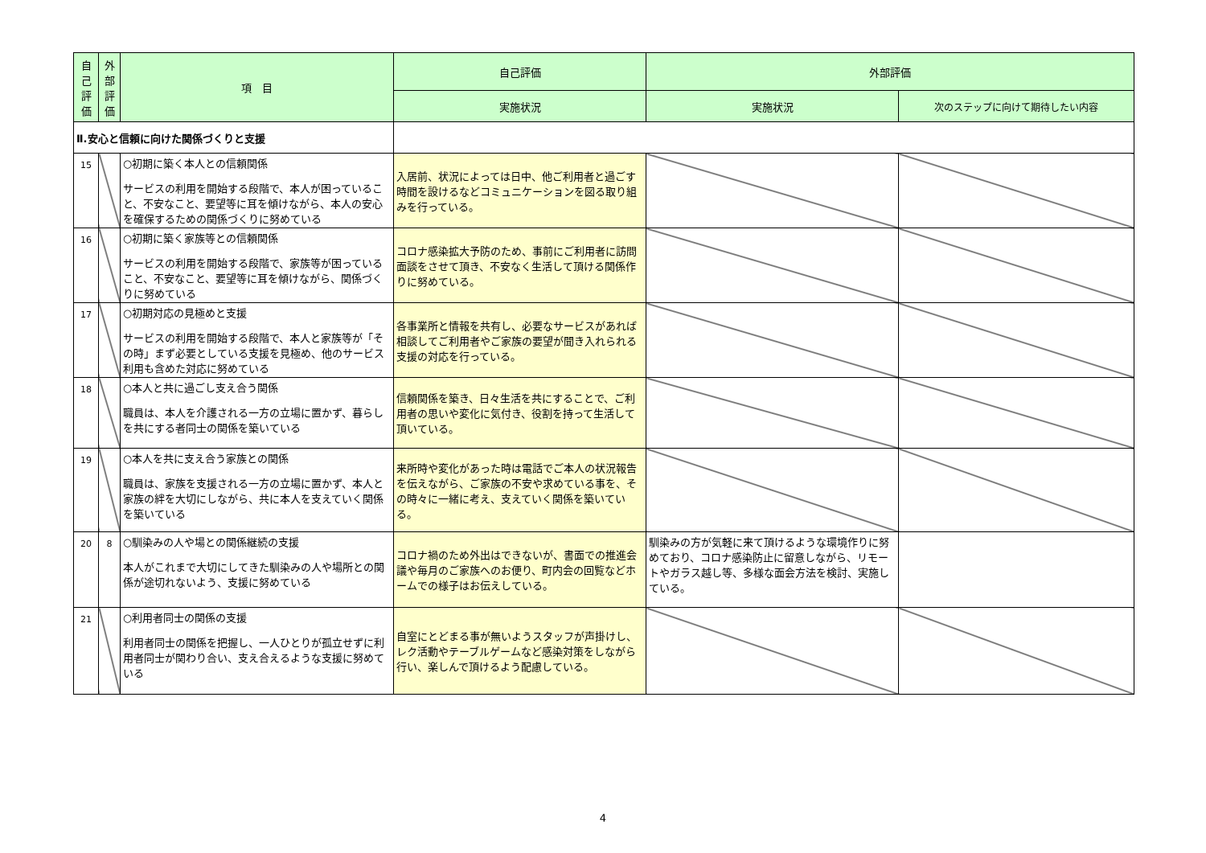| 自己評価 | 外部評価 | 項 目 | 自己評価 | 外部評価 | |
| --- | --- | --- | --- | --- | --- |
| | | | 実施状況 | 実施状況 | 次のステップに向けて期待したい内容 |
| Ⅱ.安心と信頼に向けた関係づくりと支援 | | | | | |
| 15 | | ○初期に築く本人との信頼関係 サービスの利用を開始する段階で、本人が困っていること、不安なこと、要望等に耳を傾けながら、本人の安心を確保するための関係づくりに努めている | 入居前、状況によっては日中、他ご利用者と過ごす時間を設けるなどコミュニケーションを図る取り組みを行っている。 | | |
| 16 | | ○初期に築く家族等との信頼関係 サービスの利用を開始する段階で、家族等が困っていること、不安なこと、要望等に耳を傾けながら、関係づくりに努めている | コロナ感染拡大予防のため、事前にご利用者に訪問面談をさせて頂き、不安なく生活して頂ける関係作りに努めている。 | | |
| 17 | | ○初期対応の見極めと支援 サービスの利用を開始する段階で、本人と家族等が「その時」まず必要としている支援を見極め、他のサービス利用も含めた対応に努めている | 各事業所と情報を共有し、必要なサービスがあれば相談してご利用者やご家族の要望が聞き入れられる支援の対応を行っている。 | | |
| 18 | | ○本人と共に過ごし支え合う関係 職員は、本人を介護される一方の立場に置かず、暮らしを共にする者同士の関係を築いている | 信頼関係を築き、日々生活を共にすることで、ご利用者の思いや変化に気付き、役割を持って生活して頂いている。 | | |
| 19 | | ○本人を共に支え合う家族との関係 職員は、家族を支援される一方の立場に置かず、本人と家族の絆を大切にしながら、共に本人を支えていく関係を築いている | 来所時や変化があった時は電話でご本人の状況報告を伝えながら、ご家族の不安や求めている事を、その時々に一緒に考え、支えていく関係を築いている。 | | |
| 20 | 8 | ○馴染みの人や場との関係継続の支援 本人がこれまで大切にしてきた馴染みの人や場所との関係が途切れないよう、支援に努めている | コロナ禍のため外出はできないが、書面での推進会議や毎月のご家族へのお便り、町内会の回覧などホームでの様子はお伝えしている。 | 馴染みの方が気軽に来て頂けるような環境作りに努めており、コロナ感染防止に留意しながら、リモートやガラス越し等、多様な面会方法を検討、実施している。 | |
| 21 | | ○利用者同士の関係の支援 利用者同士の関係を把握し、一人ひとりが孤立せずに利用者同士が関わり合い、支え合えるような支援に努めている | 自室にとどまる事が無いようスタッフが声掛けし、レク活動やテーブルゲームなど感染対策をしながら行い、楽しんで頂けるよう配慮している。 | | |
4